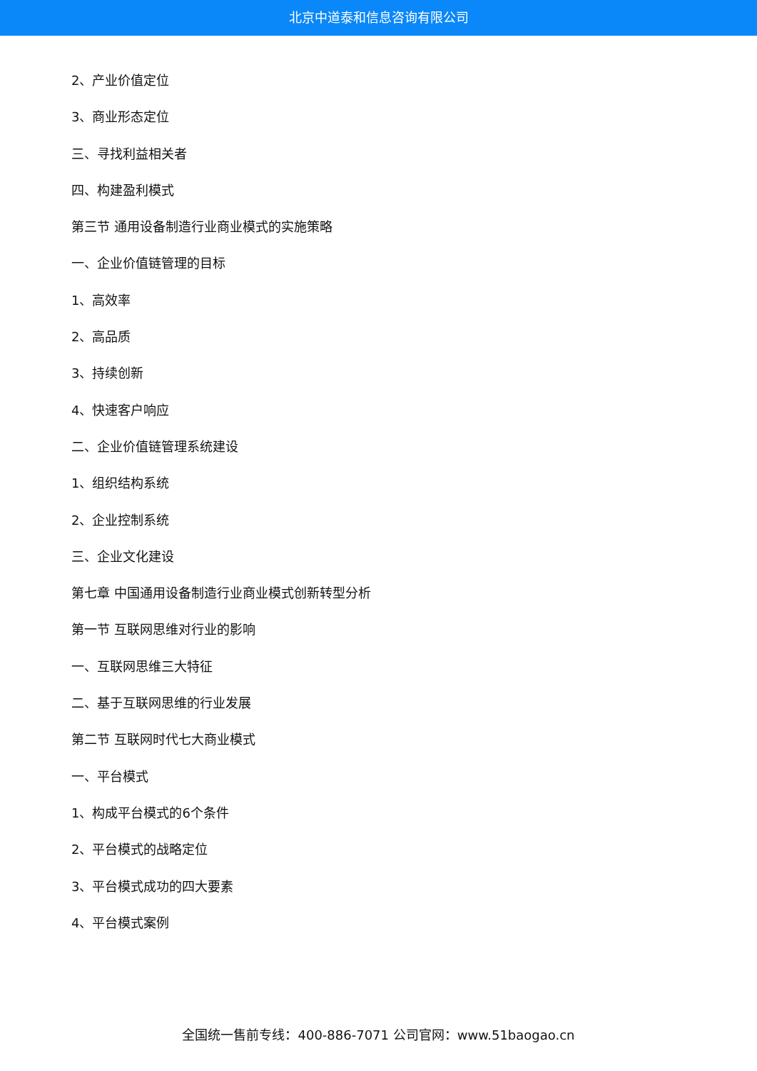北京中道泰和信息咨询有限公司
2、产业价值定位
3、商业形态定位
三、寻找利益相关者
四、构建盈利模式
第三节 通用设备制造行业商业模式的实施策略
一、企业价值链管理的目标
1、高效率
2、高品质
3、持续创新
4、快速客户响应
二、企业价值链管理系统建设
1、组织结构系统
2、企业控制系统
三、企业文化建设
第七章 中国通用设备制造行业商业模式创新转型分析
第一节 互联网思维对行业的影响
一、互联网思维三大特征
二、基于互联网思维的行业发展
第二节 互联网时代七大商业模式
一、平台模式
1、构成平台模式的6个条件
2、平台模式的战略定位
3、平台模式成功的四大要素
4、平台模式案例
全国统一售前专线：400-886-7071 公司官网：www.51baogao.cn